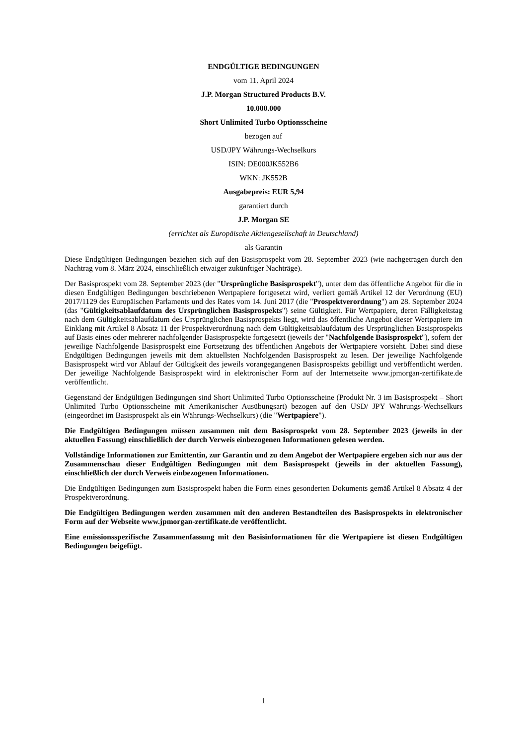ENDGÜLTIGE BEDINGUNGEN
vom 11. April 2024
J.P. Morgan Structured Products B.V.
10.000.000
Short Unlimited Turbo Optionsscheine
bezogen auf
USD/JPY Währungs-Wechselkurs
ISIN: DE000JK552B6
WKN: JK552B
Ausgabepreis: EUR 5,94
garantiert durch
J.P. Morgan SE
(errichtet als Europäische Aktiengesellschaft in Deutschland)
als Garantin
Diese Endgültigen Bedingungen beziehen sich auf den Basisprospekt vom 28. September 2023 (wie nachgetragen durch den Nachtrag vom 8. März 2024, einschließlich etwaiger zukünftiger Nachträge).
Der Basisprospekt vom 28. September 2023 (der "Ursprüngliche Basisprospekt"), unter dem das öffentliche Angebot für die in diesen Endgültigen Bedingungen beschriebenen Wertpapiere fortgesetzt wird, verliert gemäß Artikel 12 der Verordnung (EU) 2017/1129 des Europäischen Parlaments und des Rates vom 14. Juni 2017 (die "Prospektverordnung") am 28. September 2024 (das "Gültigkeitsablaufdatum des Ursprünglichen Basisprospekts") seine Gültigkeit. Für Wertpapiere, deren Fälligkeitstag nach dem Gültigkeitsablaufdatum des Ursprünglichen Basisprospekts liegt, wird das öffentliche Angebot dieser Wertpapiere im Einklang mit Artikel 8 Absatz 11 der Prospektverordnung nach dem Gültigkeitsablaufdatum des Ursprünglichen Basisprospekts auf Basis eines oder mehrerer nachfolgender Basisprospekte fortgesetzt (jeweils der "Nachfolgende Basisprospekt"), sofern der jeweilige Nachfolgende Basisprospekt eine Fortsetzung des öffentlichen Angebots der Wertpapiere vorsieht. Dabei sind diese Endgültigen Bedingungen jeweils mit dem aktuellsten Nachfolgenden Basisprospekt zu lesen. Der jeweilige Nachfolgende Basisprospekt wird vor Ablauf der Gültigkeit des jeweils vorangegangenen Basisprospekts gebilligt und veröffentlicht werden. Der jeweilige Nachfolgende Basisprospekt wird in elektronischer Form auf der Internetseite www.jpmorgan-zertifikate.de veröffentlicht.
Gegenstand der Endgültigen Bedingungen sind Short Unlimited Turbo Optionsscheine (Produkt Nr. 3 im Basisprospekt – Short Unlimited Turbo Optionsscheine mit Amerikanischer Ausübungsart) bezogen auf den USD/ JPY Währungs-Wechselkurs (eingeordnet im Basisprospekt als ein Währungs-Wechselkurs) (die "Wertpapiere").
Die Endgültigen Bedingungen müssen zusammen mit dem Basisprospekt vom 28. September 2023 (jeweils in der aktuellen Fassung) einschließlich der durch Verweis einbezogenen Informationen gelesen werden.
Vollständige Informationen zur Emittentin, zur Garantin und zu dem Angebot der Wertpapiere ergeben sich nur aus der Zusammenschau dieser Endgültigen Bedingungen mit dem Basisprospekt (jeweils in der aktuellen Fassung), einschließlich der durch Verweis einbezogenen Informationen.
Die Endgültigen Bedingungen zum Basisprospekt haben die Form eines gesonderten Dokuments gemäß Artikel 8 Absatz 4 der Prospektverordnung.
Die Endgültigen Bedingungen werden zusammen mit den anderen Bestandteilen des Basisprospekts in elektronischer Form auf der Webseite www.jpmorgan-zertifikate.de veröffentlicht.
Eine emissionsspezifische Zusammenfassung mit den Basisinformationen für die Wertpapiere ist diesen Endgültigen Bedingungen beigefügt.
1